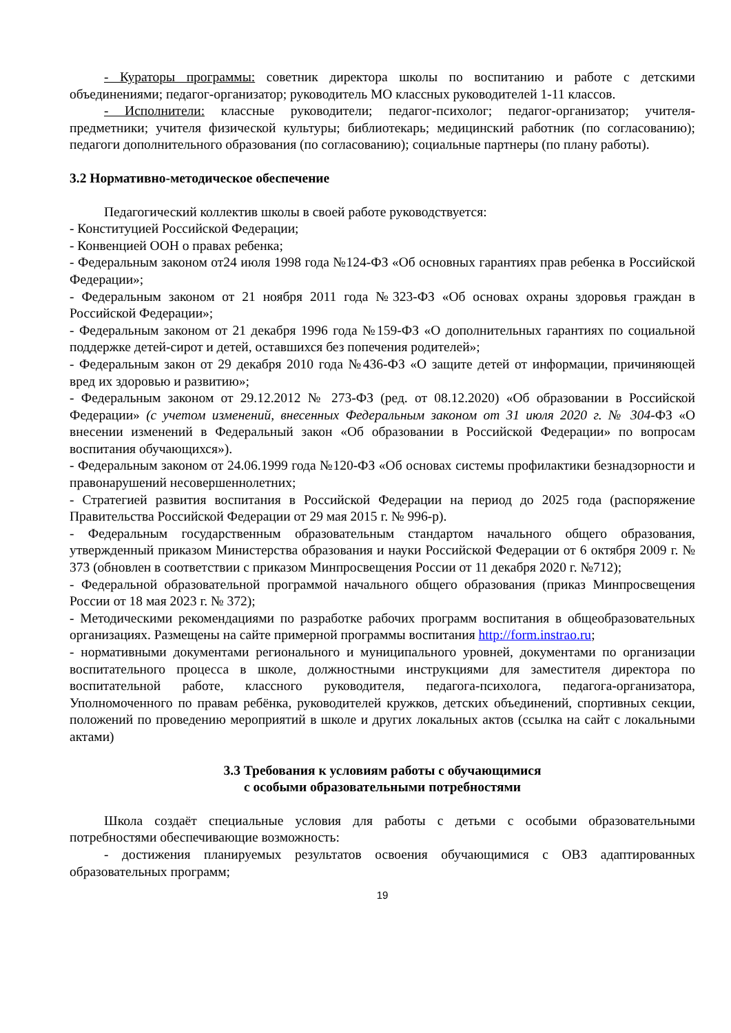- Кураторы программы: советник директора школы по воспитанию и работе с детскими объединениями; педагог-организатор; руководитель МО классных руководителей 1-11 классов.
- Исполнители: классные руководители; педагог-психолог; педагог-организатор; учителя-предметники; учителя физической культуры; библиотекарь; медицинский работник (по согласованию); педагоги дополнительного образования (по согласованию); социальные партнеры (по плану работы).
3.2 Нормативно-методическое обеспечение
Педагогический коллектив школы в своей работе руководствуется:
- Конституцией Российской Федерации;
- Конвенцией ООН о правах ребенка;
- Федеральным законом от24 июля 1998 года №124-ФЗ «Об основных гарантиях прав ребенка в Российской Федерации»;
- Федеральным законом от 21 ноября 2011 года №323-ФЗ «Об основах охраны здоровья граждан в Российской Федерации»;
- Федеральным законом от 21 декабря 1996 года №159-ФЗ «О дополнительных гарантиях по социальной поддержке детей-сирот и детей, оставшихся без попечения родителей»;
- Федеральным закон от 29 декабря 2010 года №436-ФЗ «О защите детей от информации, причиняющей вред их здоровью и развитию»;
- Федеральным законом от 29.12.2012 № 273-ФЗ (ред. от 08.12.2020) «Об образовании в Российской Федерации» (с учетом изменений, внесенных Федеральным законом от 31 июля 2020 г. № 304-ФЗ «О внесении изменений в Федеральный закон «Об образовании в Российской Федерации» по вопросам воспитания обучающихся»).
- Федеральным законом от 24.06.1999 года №120-ФЗ «Об основах системы профилактики безнадзорности и правонарушений несовершеннолетних;
- Стратегией развития воспитания в Российской Федерации на период до 2025 года (распоряжение Правительства Российской Федерации от 29 мая 2015 г. № 996-р).
- Федеральным государственным образовательным стандартом начального общего образования, утвержденный приказом Министерства образования и науки Российской Федерации от 6 октября 2009 г. № 373 (обновлен в соответствии с приказом Минпросвещения России от 11 декабря 2020 г. №712);
- Федеральной образовательной программой начального общего образования (приказ Минпросвещения России от 18 мая 2023 г. № 372);
- Методическими рекомендациями по разработке рабочих программ воспитания в общеобразовательных организациях. Размещены на сайте примерной программы воспитания http://form.instrao.ru;
- нормативными документами регионального и муниципального уровней, документами по организации воспитательного процесса в школе, должностными инструкциями для заместителя директора по воспитательной работе, классного руководителя, педагога-психолога, педагога-организатора, Уполномоченного по правам ребёнка, руководителей кружков, детских объединений, спортивных секции, положений по проведению мероприятий в школе и других локальных актов (ссылка на сайт с локальными актами)
3.3 Требования к условиям работы с обучающимися
с особыми образовательными потребностями
Школа создаёт специальные условия для работы с детьми с особыми образовательными потребностями обеспечивающие возможность:
- достижения планируемых результатов освоения обучающимися с ОВЗ адаптированных образовательных программ;
19